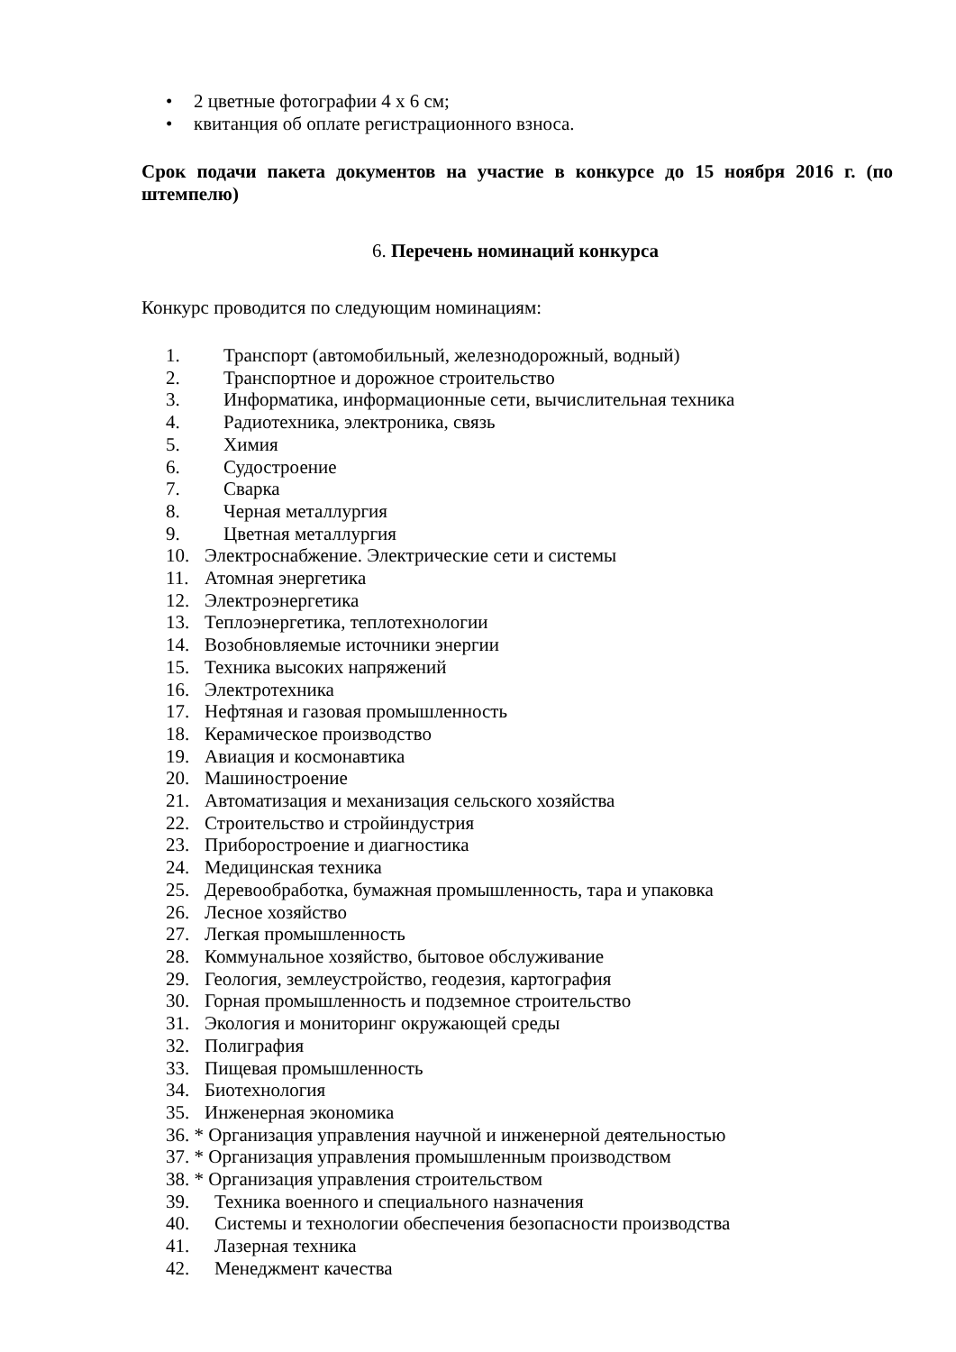• 2 цветные фотографии 4 х 6 см;
• квитанция об оплате регистрационного взноса.
Срок подачи пакета документов на участие в конкурсе до 15 ноября 2016 г. (по штемпелю)
6. Перечень номинаций конкурса
Конкурс проводится по следующим номинациям:
1. Транспорт (автомобильный, железнодорожный, водный)
2. Транспортное и дорожное строительство
3. Информатика, информационные сети, вычислительная техника
4. Радиотехника, электроника, связь
5. Химия
6. Судостроение
7. Сварка
8. Черная металлургия
9. Цветная металлургия
10. Электроснабжение. Электрические сети и системы
11. Атомная энергетика
12. Электроэнергетика
13. Теплоэнергетика, теплотехнологии
14. Возобновляемые источники энергии
15. Техника высоких напряжений
16. Электротехника
17. Нефтяная и газовая промышленность
18. Керамическое производство
19. Авиация и космонавтика
20. Машиностроение
21. Автоматизация и механизация сельского хозяйства
22. Строительство и стройиндустрия
23. Приборостроение и диагностика
24. Медицинская техника
25. Деревообработка, бумажная промышленность, тара и упаковка
26. Лесное хозяйство
27. Легкая промышленность
28. Коммунальное хозяйство, бытовое обслуживание
29. Геология, землеустройство, геодезия, картография
30. Горная промышленность и подземное строительство
31. Экология и мониторинг окружающей среды
32. Полиграфия
33. Пищевая промышленность
34. Биотехнология
35. Инженерная экономика
36. * Организация управления научной и инженерной деятельностью
37. * Организация управления промышленным производством
38. * Организация управления строительством
39. Техника военного и специального назначения
40. Системы и технологии обеспечения безопасности производства
41. Лазерная техника
42. Менеджмент качества